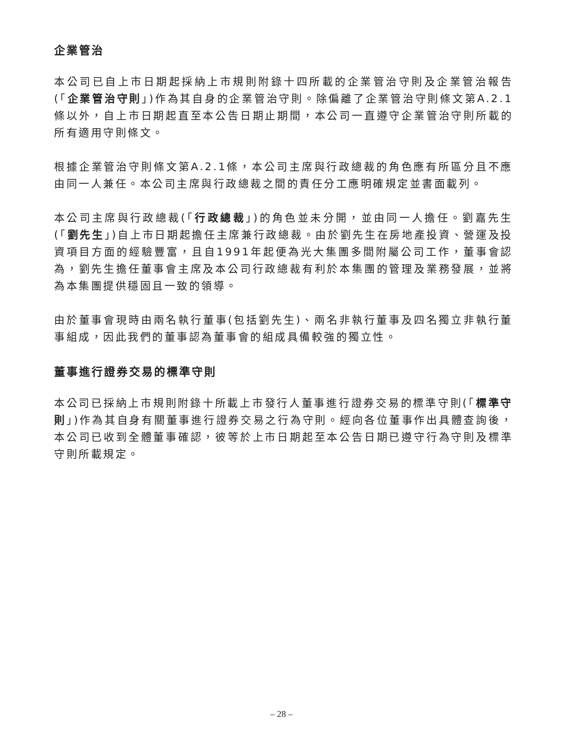企業管治
本公司已自上市日期起採納上市規則附錄十四所載的企業管治守則及企業管治報告(「企業管治守則」)作為其自身的企業管治守則。除偏離了企業管治守則條文第A.2.1條以外，自上市日期起直至本公告日期止期間，本公司一直遵守企業管治守則所載的所有適用守則條文。
根據企業管治守則條文第A.2.1條，本公司主席與行政總裁的角色應有所區分且不應由同一人兼任。本公司主席與行政總裁之間的責任分工應明確規定並書面載列。
本公司主席與行政總裁(「行政總裁」)的角色並未分開，並由同一人擔任。劉嘉先生(「劉先生」)自上市日期起擔任主席兼行政總裁。由於劉先生在房地產投資、營運及投資項目方面的經驗豐富，且自1991年起便為光大集團多間附屬公司工作，董事會認為，劉先生擔任董事會主席及本公司行政總裁有利於本集團的管理及業務發展，並將為本集團提供穩固且一致的領導。
由於董事會現時由兩名執行董事(包括劉先生)、兩名非執行董事及四名獨立非執行董事組成，因此我們的董事認為董事會的組成具備較強的獨立性。
董事進行證券交易的標準守則
本公司已採納上市規則附錄十所載上市發行人董事進行證券交易的標準守則(「標準守則」)作為其自身有關董事進行證券交易之行為守則。經向各位董事作出具體查詢後，本公司已收到全體董事確認，彼等於上市日期起至本公告日期已遵守行為守則及標準守則所載規定。
– 28 –